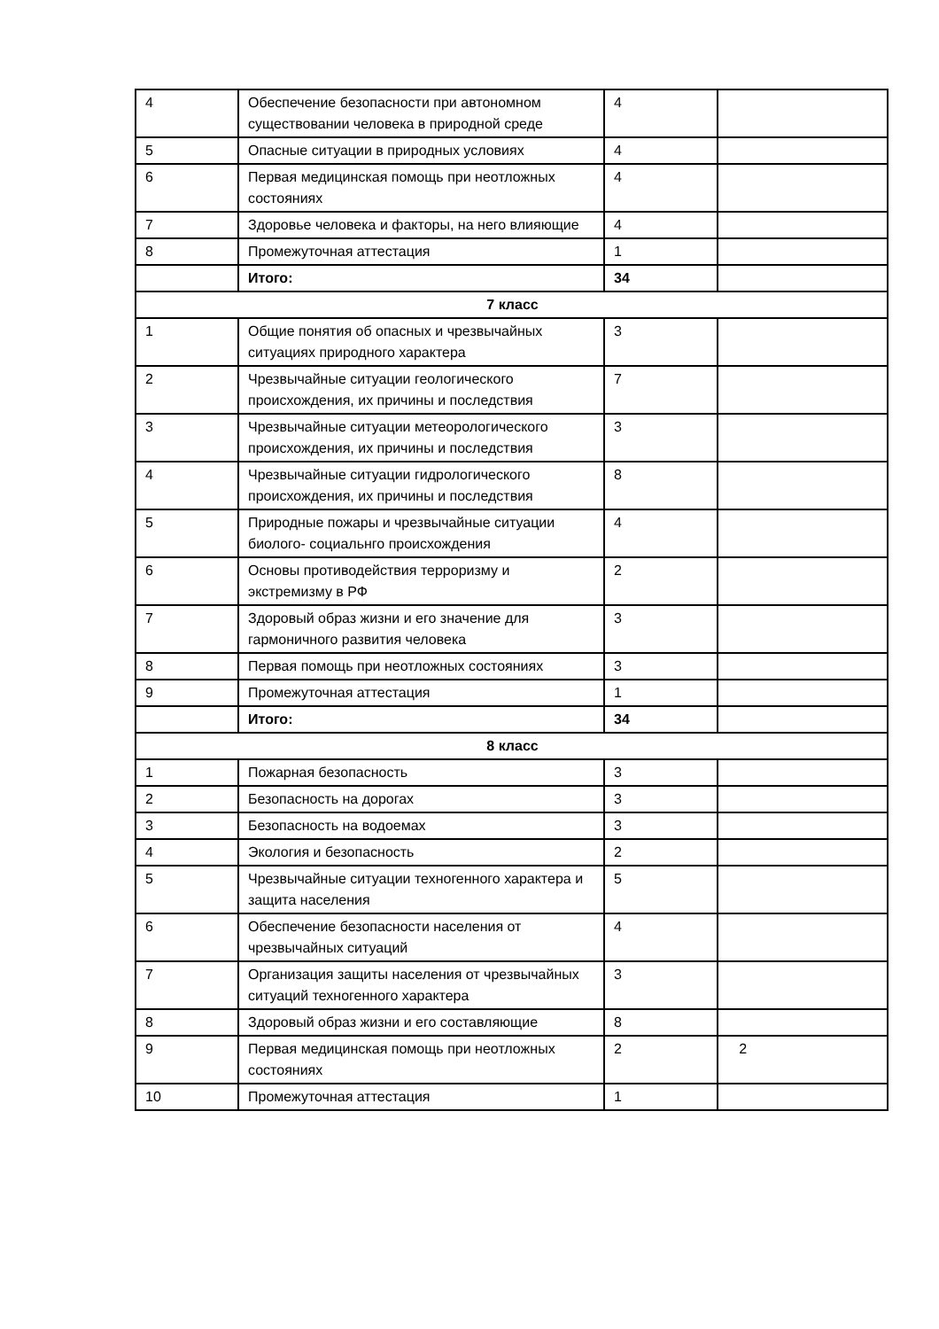| 4 | Обеспечение безопасности при автономном существовании человека в природной среде | 4 | |
| 5 | Опасные ситуации в природных условиях | 4 | |
| 6 | Первая медицинская помощь при неотложных состояниях | 4 | |
| 7 | Здоровье человека и факторы, на него влияющие | 4 | |
| 8 | Промежуточная аттестация | 1 | |
| | Итого: | 34 | |
| 7 класс | | | |
| 1 | Общие понятия об опасных и чрезвычайных ситуациях природного характера | 3 | |
| 2 | Чрезвычайные ситуации геологического происхождения, их причины и последствия | 7 | |
| 3 | Чрезвычайные ситуации метеорологического происхождения, их причины и последствия | 3 | |
| 4 | Чрезвычайные ситуации гидрологического происхождения, их причины и последствия | 8 | |
| 5 | Природные пожары и чрезвычайные ситуации биолого- социальнго происхождения | 4 | |
| 6 | Основы противодействия терроризму и экстремизму в РФ | 2 | |
| 7 | Здоровый образ жизни и его значение для гармоничного развития человека | 3 | |
| 8 | Первая помощь при неотложных состояниях | 3 | |
| 9 | Промежуточная аттестация | 1 | |
| | Итого: | 34 | |
| 8 класс | | | |
| 1 | Пожарная безопасность | 3 | |
| 2 | Безопасность на дорогах | 3 | |
| 3 | Безопасность на водоемах | 3 | |
| 4 | Экология и безопасность | 2 | |
| 5 | Чрезвычайные ситуации техногенного характера и защита населения | 5 | |
| 6 | Обеспечение безопасности населения от чрезвычайных ситуаций | 4 | |
| 7 | Организация защиты населения от чрезвычайных ситуаций техногенного характера | 3 | |
| 8 | Здоровый образ жизни и его составляющие | 8 | |
| 9 | Первая медицинская помощь при неотложных состояниях | 2 | 2 |
| 10 | Промежуточная аттестация | 1 | |